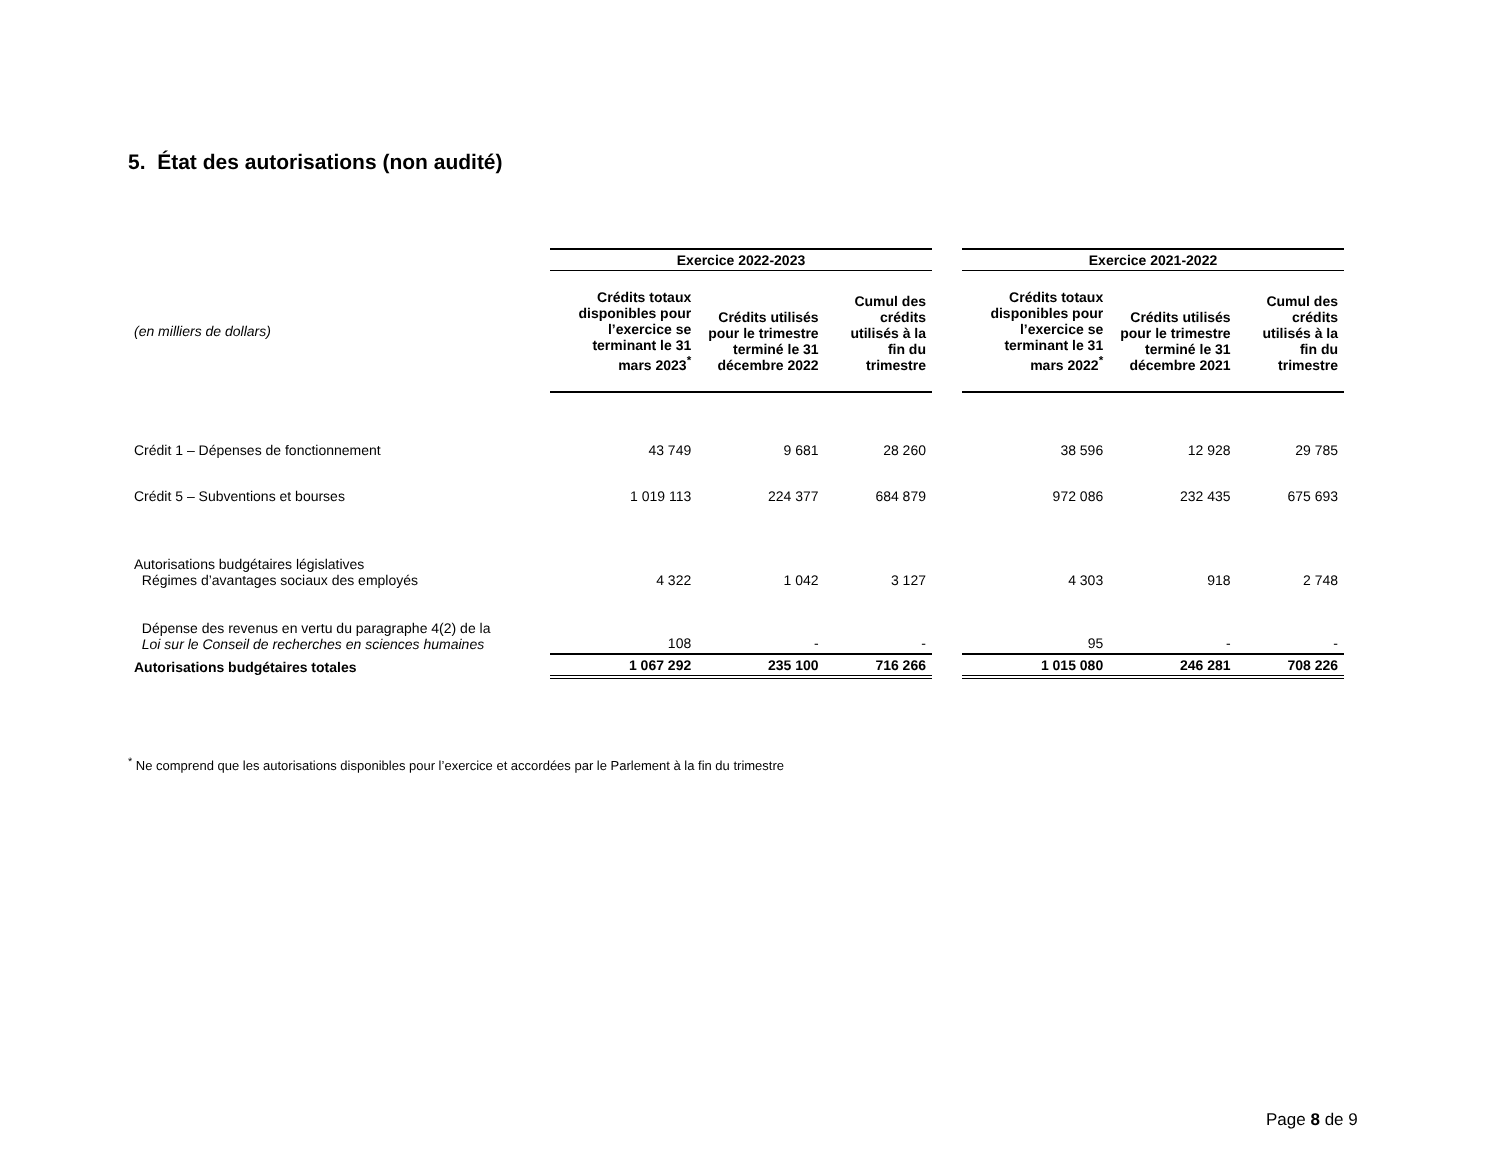5. État des autorisations (non audité)
| | Exercice 2022-2023 | | | | Exercice 2021-2022 | | |
| (en milliers de dollars) | Crédits totaux disponibles pour l’exercice se terminant le 31 mars 2023<sup>*</sup> | Crédits utilisés pour le trimestre terminé le 31 décembre 2022 | Cumul des crédits utilisés à la fin du trimestre | | Crédits totaux disponibles pour l’exercice se terminant le 31 mars 2022<sup>*</sup> | Crédits utilisés pour le trimestre terminé le 31 décembre 2021 | Cumul des crédits utilisés à la fin du trimestre |
| Crédit 1 – Dépenses de fonctionnement | 43 749 | 9 681 | 28 260 | | 38 596 | 12 928 | 29 785 |
| Crédit 5 – Subventions et bourses | 1 019 113 | 224 377 | 684 879 | | 972 086 | 232 435 | 675 693 |
| Autorisations budgétaires législatives Régimes d’avantages sociaux des employés | 4 322 | 1 042 | 3 127 | | 4 303 | 918 | 2 748 |
| Dépense des revenus en vertu du paragraphe 4(2) de la Loi sur le Conseil de recherches en sciences humaines | 108 | - | - | | 95 | - | - |
| Autorisations budgétaires totales | 1 067 292 | 235 100 | 716 266 | | 1 015 080 | 246 281 | 708 226 |
<sup>*</sup> Ne comprend que les autorisations disponibles pour l’exercice et accordées par le Parlement à la fin du trimestre
Page 8 de 9